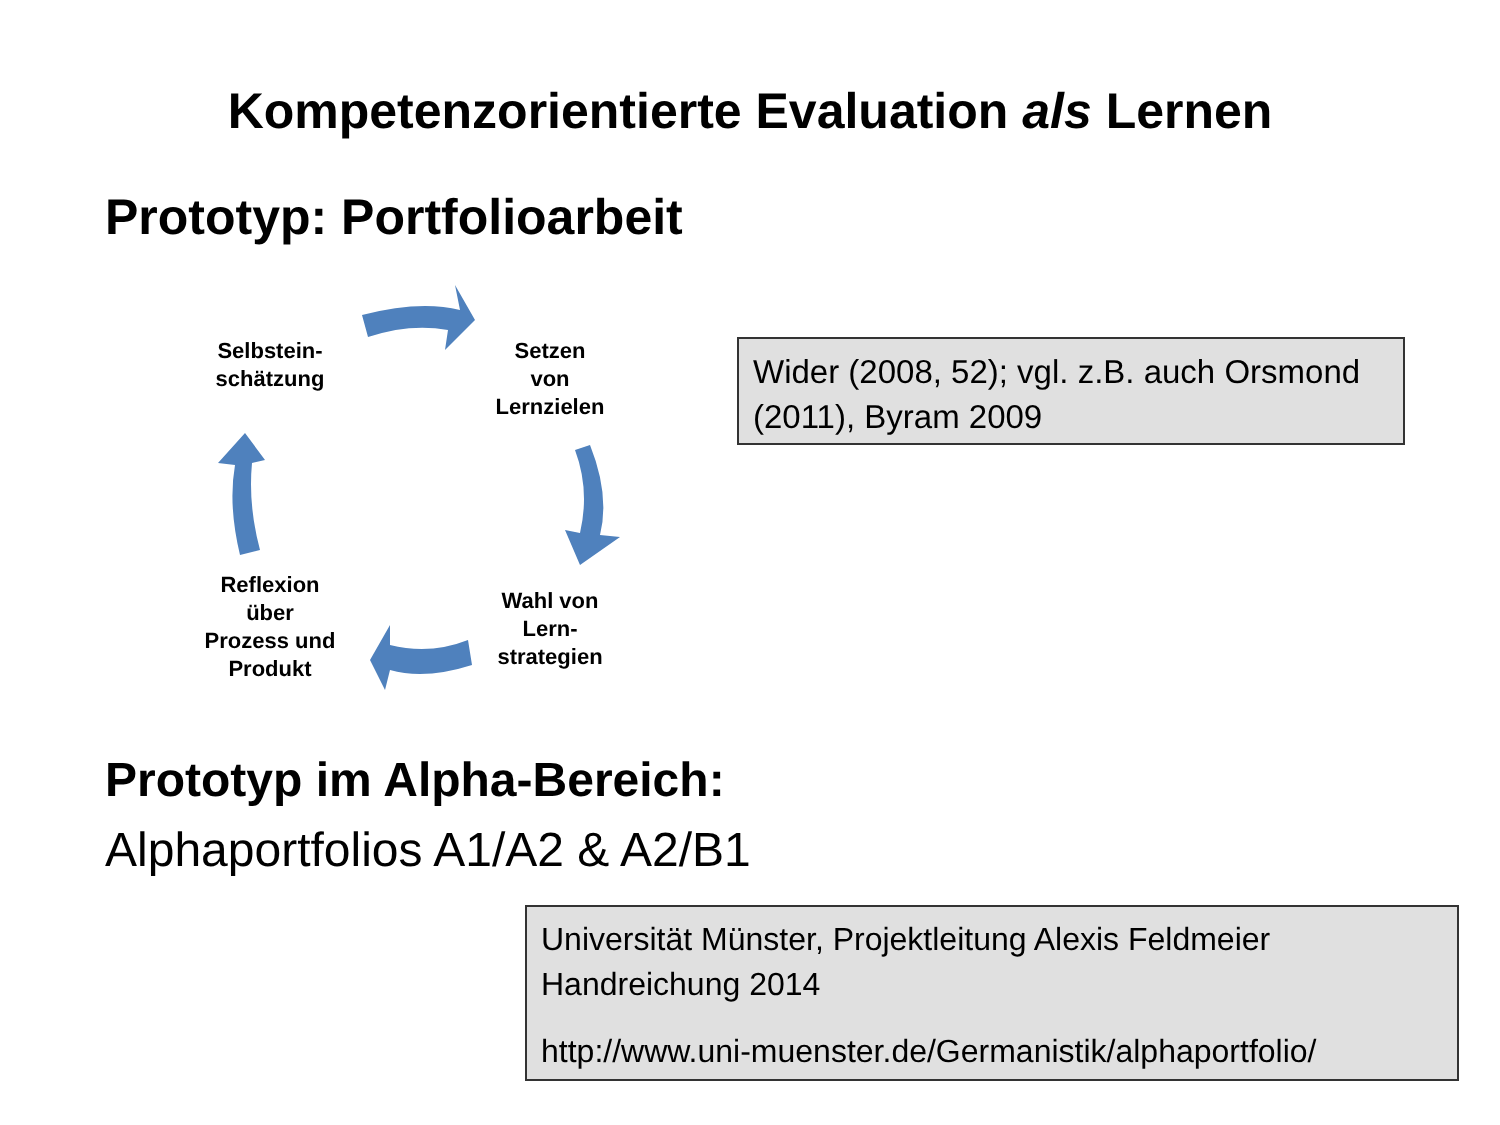Kompetenzorientierte Evaluation als Lernen
Prototyp: Portfolioarbeit
Selbstein-
schätzung
Setzen
von
Lernzielen
Wahl von
Lern-
strategien
Reflexion
über
Prozess und
Produkt
Wider (2008, 52); vgl. z.B. auch Orsmond (2011), Byram 2009
Prototyp im Alpha-Bereich:
Alphaportfolios A1/A2 & A2/B1
Universität Münster, Projektleitung Alexis Feldmeier
Handreichung 2014
http://www.uni-muenster.de/Germanistik/alphaportfolio/